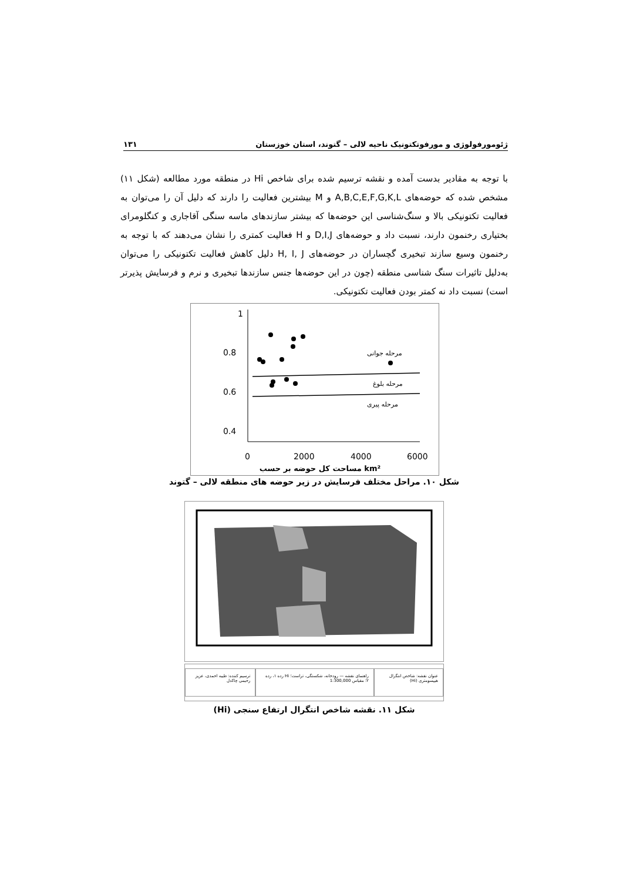ژئومورفولوژی و مورفوتکتونیک ناحیه لالی – گتوند، استان خوزستان ۱۳۱
با توجه به مقادیر بدست آمده و نقشه ترسیم شده برای شاخص Hi در منطقه مورد مطالعه (شکل ۱۱) مشخص شده که حوضه‌های A,B,C,E,F,G,K,L و M بیشترین فعالیت را دارند که دلیل آن را می‌توان به فعالیت تکتونیکی بالا و سنگ‌شناسی این حوضه‌ها که بیشتر سازندهای ماسه سنگی آقاجاری و کنگلومرای بختیاری رخنمون دارند، نسبت داد و حوضه‌های D,I,J و H فعالیت کمتری را نشان می‌دهند که با توجه به رخنمون وسیع سازند تبخیری گچساران در حوضه‌های H, I, J دلیل کاهش فعالیت تکتونیکی را می‌توان به‌دلیل تاثیرات سنگ شناسی منطقه (چون در این حوضه‌ها جنس سازندها تبخیری و نرم و فرسایش پذیرتر است) نسبت داد نه کمتر بودن فعالیت تکتونیکی.
1
0.8
0.6
0.4
0.2
0
2000
4000
6000
مرحله جوانی
مرحله بلوغ
مرحله پیری
مساحت کل حوضه بر حسب km²
شکل ۱۰. مراحل مختلف فرسایش در زیر حوضه های منطقه لالی – گتوند
عنوان نقشه: شاخص انتگرال هیپسومتری (Hi)
راهنمای نقشه — رودخانه، شکستگی، تراست؛ Hi رده ۱، رده ۲؛ مقیاس 1:300,000
ترسیم کننده: طیبه احمدی، عزیز رحیمی چاکدل
شکل ۱۱. نقشه شاخص انتگرال ارتفاع سنجی (Hi)